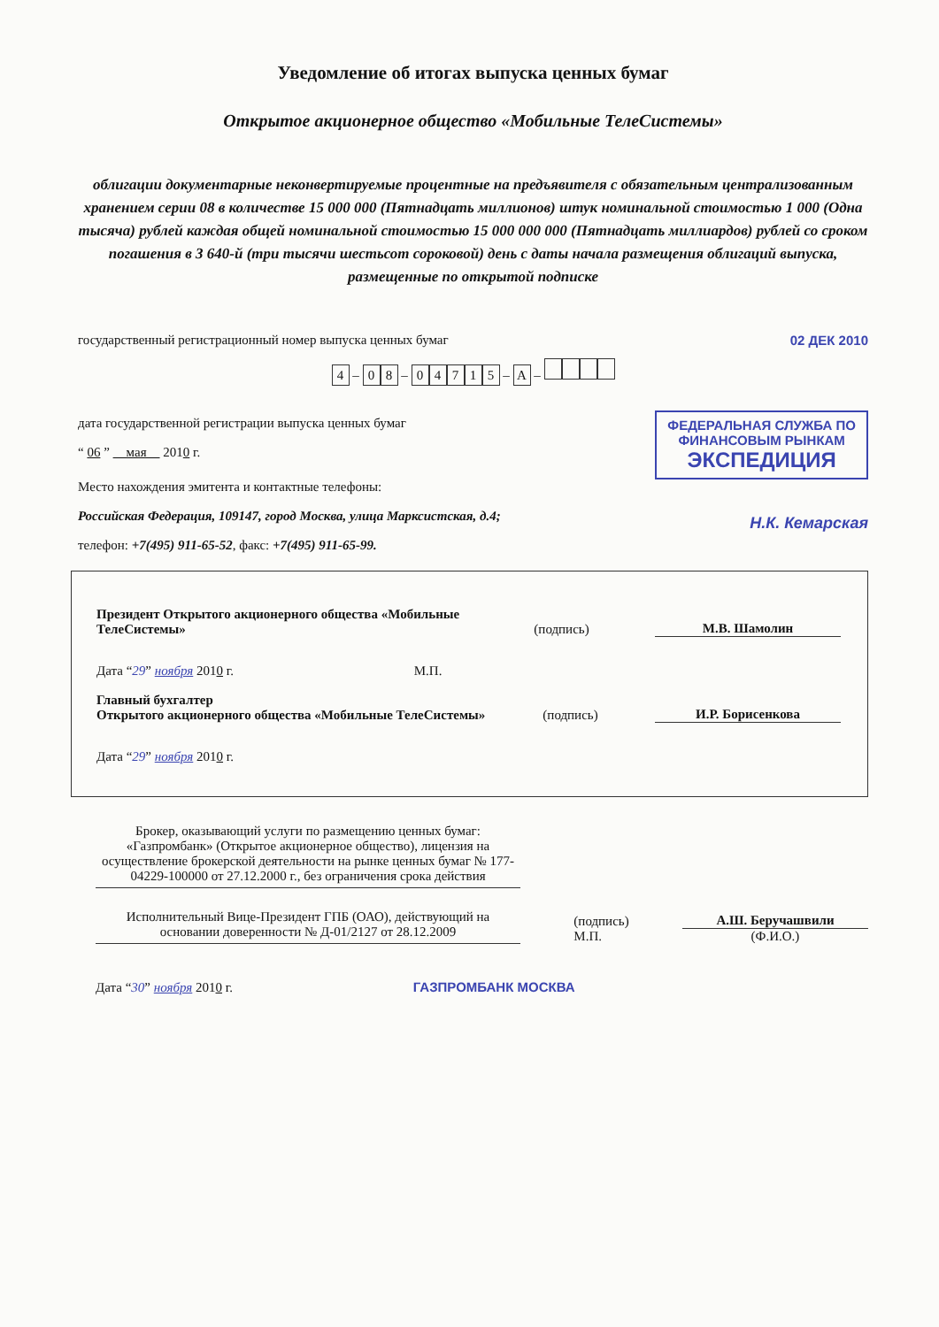Уведомление об итогах выпуска ценных бумаг
Открытое акционерное общество «Мобильные ТелеСистемы»
облигации документарные неконвертируемые процентные на предъявителя с обязательным централизованным хранением серии 08 в количестве 15 000 000 (Пятнадцать миллионов) штук номинальной стоимостью 1 000 (Одна тысяча) рублей каждая общей номинальной стоимостью 15 000 000 000 (Пятнадцать миллиардов) рублей со сроком погашения в 3 640-й (три тысячи шестьсот сороковой) день с даты начала размещения облигаций выпуска, размещенные по открытой подписке
государственный регистрационный номер выпуска ценных бумаг 02 ДЕК 2010
4 – 0 8 – 04715 – A –
дата государственной регистрации выпуска ценных бумаг
“ 06 ” мая 2010 г.
ФЕДЕРАЛЬНАЯ СЛУЖБА ПО
ФИНАНСОВЫМ РЫНКАМ
ЭКСПЕДИЦИЯ
Место нахождения эмитента и контактные телефоны:
Российская Федерация, 109147, город Москва, улица Марксистская, д.4;
Н.К. Кемарская
телефон: +7(495) 911-65-52, факс: +7(495) 911-65-99.
Президент Открытого акционерного общества «Мобильные ТелеСистемы» (подпись) М.В. Шамолин
Дата “29” ноября 2010 г. М.П.
Главный бухгалтер
Открытого акционерного общества «Мобильные ТелеСистемы» (подпись) И.Р. Борисенкова
Дата “29” ноября 2010 г.
Брокер, оказывающий услуги по размещению ценных бумаг: «Газпромбанк» (Открытое акционерное общество), лицензия на осуществление брокерской деятельности на рынке ценных бумаг № 177-04229-100000 от 27.12.2000 г., без ограничения срока действия
Исполнительный Вице-Президент ГПБ (ОАО), действующий на основании доверенности № Д-01/2127 от 28.12.2009
(подпись)
М.П. А.Ш. Беручашвили
(Ф.И.О.)
Дата “30” ноября 2010 г. ГАЗПРОМБАНК МОСКВА